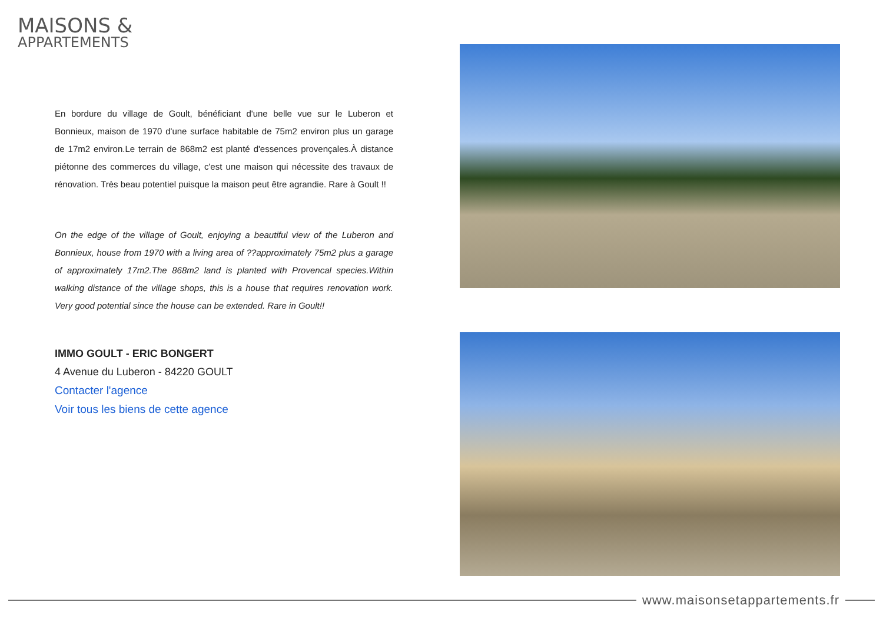MAISONS &
APPARTEMENTS
En bordure du village de Goult, bénéficiant d'une belle vue sur le Luberon et Bonnieux, maison de 1970 d'une surface habitable de 75m2 environ plus un garage de 17m2 environ.Le terrain de 868m2 est planté d'essences provençales.À distance piétonne des commerces du village, c'est une maison qui nécessite des travaux de rénovation. Très beau potentiel puisque la maison peut être agrandie. Rare à Goult !!
On the edge of the village of Goult, enjoying a beautiful view of the Luberon and Bonnieux, house from 1970 with a living area of ??approximately 75m2 plus a garage of approximately 17m2.The 868m2 land is planted with Provencal species.Within walking distance of the village shops, this is a house that requires renovation work. Very good potential since the house can be extended. Rare in Goult!!
IMMO GOULT - ERIC BONGERT
4 Avenue du Luberon - 84220 GOULT
Contacter l'agence
Voir tous les biens de cette agence
www.maisonsetappartements.fr